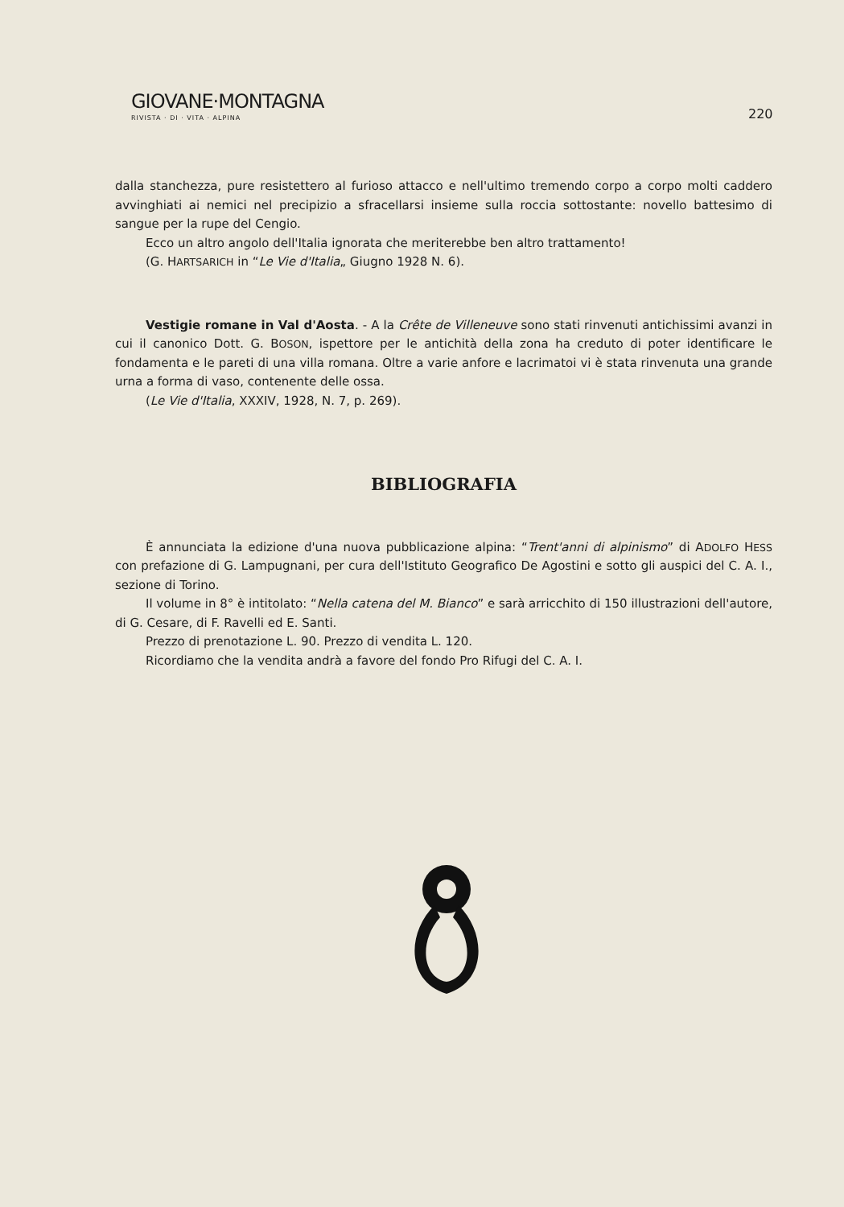GIOVANE·MONTAGNA
RIVISTA · DI · VITA · ALPINA
220
dalla stanchezza, pure resistettero al furioso attacco e nell'ultimo tremendo corpo a corpo molti caddero avvinghiati ai nemici nel precipizio a sfracellarsi insieme sulla roccia sottostante: novello battesimo di sangue per la rupe del Cengio.
Ecco un altro angolo dell'Italia ignorata che meriterebbe ben altro trattamento!
(G. HARTSARICH in “Le Vie d'Italia„ Giugno 1928 N. 6).
Vestigie romane in Val d'Aosta. - A la Crête de Villeneuve sono stati rinvenuti antichissimi avanzi in cui il canonico Dott. G. BOSON, ispettore per le antichità della zona ha creduto di poter identificare le fondamenta e le pareti di una villa romana. Oltre a varie anfore e lacrimatoi vi è stata rinvenuta una grande urna a forma di vaso, contenente delle ossa.
(Le Vie d'Italia, XXXIV, 1928, N. 7, p. 269).
BIBLIOGRAFIA
È annunciata la edizione d'una nuova pubblicazione alpina: “Trent'anni di alpinismo” di ADOLFO HESS con prefazione di G. Lampugnani, per cura dell'Istituto Geografico De Agostini e sotto gli auspici del C. A. I., sezione di Torino.
Il volume in 8° è intitolato: “Nella catena del M. Bianco” e sarà arricchito di 150 illustrazioni dell'autore, di G. Cesare, di F. Ravelli ed E. Santi.
Prezzo di prenotazione L. 90. Prezzo di vendita L. 120.
Ricordiamo che la vendita andrà a favore del fondo Pro Rifugi del C. A. I.